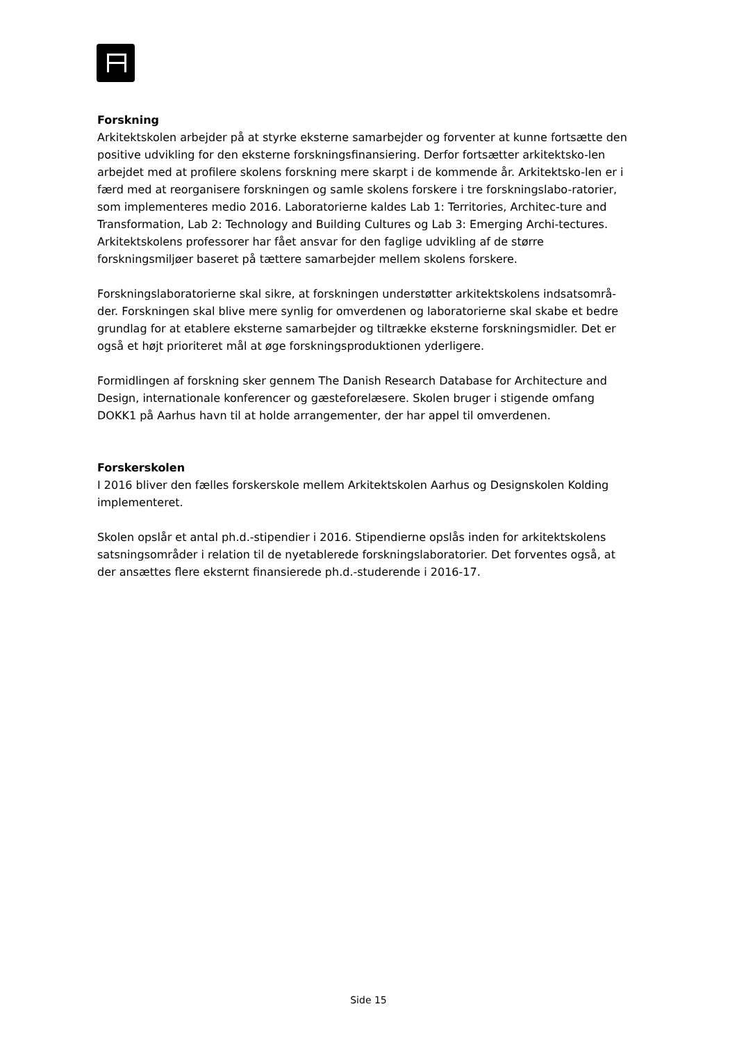Forskning
Arkitektskolen arbejder på at styrke eksterne samarbejder og forventer at kunne fortsætte den positive udvikling for den eksterne forskningsfinansiering. Derfor fortsætter arkitektsko-len arbejdet med at profilere skolens forskning mere skarpt i de kommende år. Arkitektsko-len er i færd med at reorganisere forskningen og samle skolens forskere i tre forskningslabo-ratorier, som implementeres medio 2016. Laboratorierne kaldes Lab 1: Territories, Architec-ture and Transformation, Lab 2: Technology and Building Cultures og Lab 3: Emerging Archi-tectures. Arkitektskolens professorer har fået ansvar for den faglige udvikling af de større forskningsmiljøer baseret på tættere samarbejder mellem skolens forskere.
Forskningslaboratorierne skal sikre, at forskningen understøtter arkitektskolens indsatsområ-der. Forskningen skal blive mere synlig for omverdenen og laboratorierne skal skabe et bedre grundlag for at etablere eksterne samarbejder og tiltrække eksterne forskningsmidler. Det er også et højt prioriteret mål at øge forskningsproduktionen yderligere.
Formidlingen af forskning sker gennem The Danish Research Database for Architecture and Design, internationale konferencer og gæsteforelæsere. Skolen bruger i stigende omfang DOKK1 på Aarhus havn til at holde arrangementer, der har appel til omverdenen.
Forskerskolen
I 2016 bliver den fælles forskerskole mellem Arkitektskolen Aarhus og Designskolen Kolding implementeret.
Skolen opslår et antal ph.d.-stipendier i 2016. Stipendierne opslås inden for arkitektskolens satsningsområder i relation til de nyetablerede forskningslaboratorier. Det forventes også, at der ansættes flere eksternt finansierede ph.d.-studerende i 2016-17.
Side 15